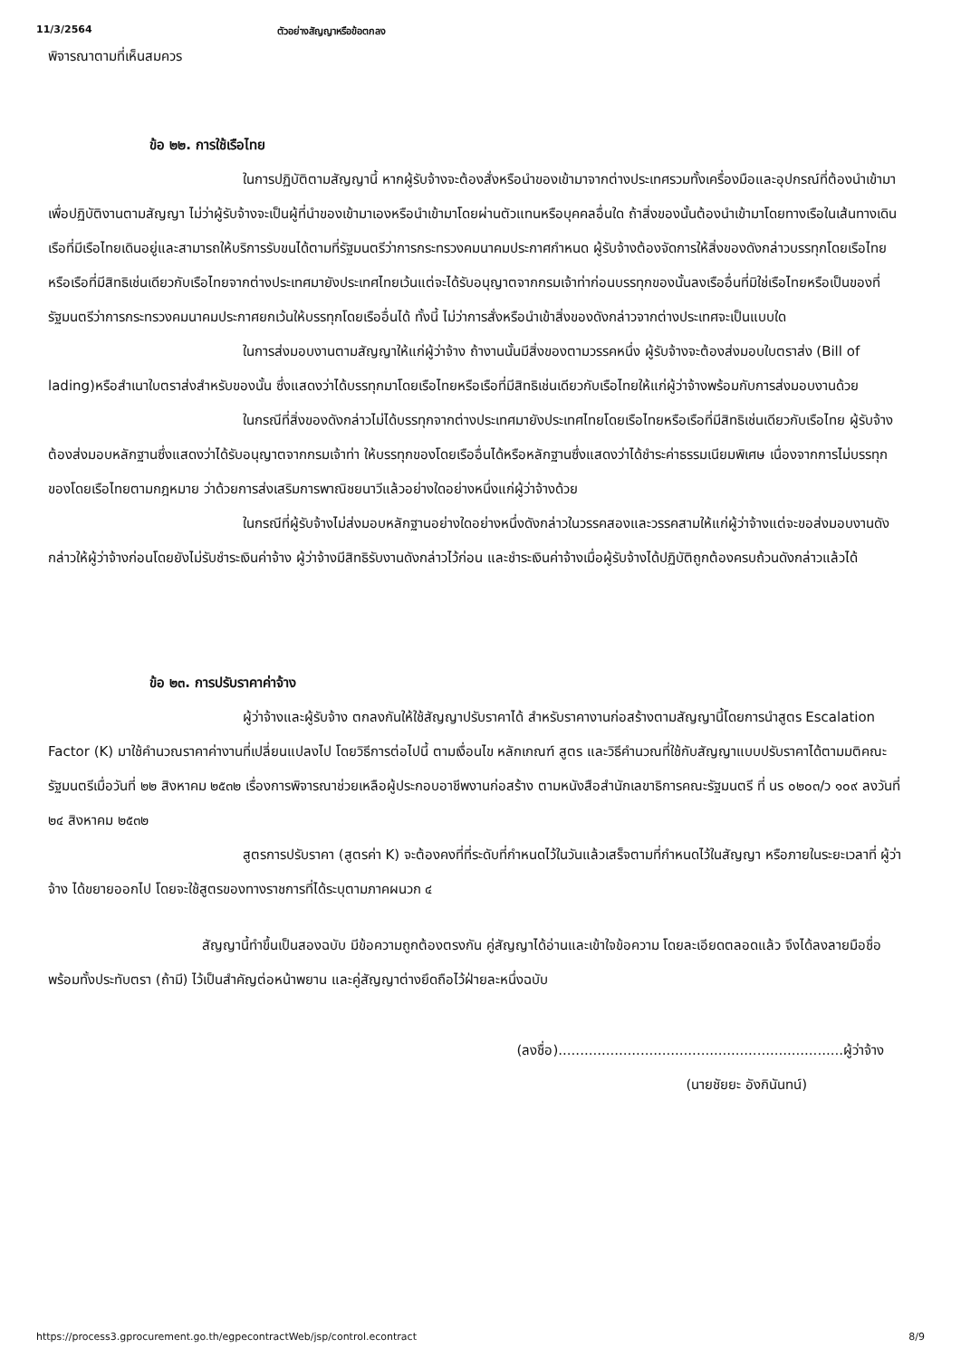11/3/2564 ตัวอย่างสัญญาหรือข้อตกลง
พิจารณาตามที่เห็นสมควร
ข้อ ๒๒. การใช้เรือไทย
ในการปฏิบัติตามสัญญานี้ หากผู้รับจ้างจะต้องสั่งหรือนำของเข้ามาจากต่างประเทศรวมทั้งเครื่องมือและอุปกรณ์ที่ต้องนำเข้ามาเพื่อปฏิบัติงานตามสัญญา ไม่ว่าผู้รับจ้างจะเป็นผู้ที่นำของเข้ามาเองหรือนำเข้ามาโดยผ่านตัวแทนหรือบุคคลอื่นใด ถ้าสิ่งของนั้นต้องนำเข้ามาโดยทางเรือในเส้นทางเดินเรือที่มีเรือไทยเดินอยู่และสามารถให้บริการรับขนได้ตามที่รัฐมนตรีว่าการกระทรวงคมนาคมประกาศกำหนด ผู้รับจ้างต้องจัดการให้สิ่งของดังกล่าวบรรทุกโดยเรือไทยหรือเรือที่มีสิทธิเช่นเดียวกับเรือไทยจากต่างประเทศมายังประเทศไทยเว้นแต่จะได้รับอนุญาตจากกรมเจ้าท่าก่อนบรรทุกของนั้นลงเรืออื่นที่มิใช่เรือไทยหรือเป็นของที่รัฐมนตรีว่าการกระทรวงคมนาคมประกาศยกเว้นให้บรรทุกโดยเรืออื่นได้ ทั้งนี้ ไม่ว่าการสั่งหรือนำเข้าสิ่งของดังกล่าวจากต่างประเทศจะเป็นแบบใด
ในการส่งมอบงานตามสัญญาให้แก่ผู้ว่าจ้าง ถ้างานนั้นมีสิ่งของตามวรรคหนึ่ง ผู้รับจ้างจะต้องส่งมอบใบตราส่ง (Bill of lading)หรือสำเนาใบตราส่งสำหรับของนั้น ซึ่งแสดงว่าได้บรรทุกมาโดยเรือไทยหรือเรือที่มีสิทธิเช่นเดียวกับเรือไทยให้แก่ผู้ว่าจ้างพร้อมกับการส่งมอบงานด้วย
ในกรณีที่สิ่งของดังกล่าวไม่ได้บรรทุกจากต่างประเทศมายังประเทศไทยโดยเรือไทยหรือเรือที่มีสิทธิเช่นเดียวกับเรือไทย ผู้รับจ้างต้องส่งมอบหลักฐานซึ่งแสดงว่าได้รับอนุญาตจากกรมเจ้าท่า ให้บรรทุกของโดยเรืออื่นได้หรือหลักฐานซึ่งแสดงว่าได้ชำระค่าธรรมเนียมพิเศษ เนื่องจากการไม่บรรทุกของโดยเรือไทยตามกฎหมาย ว่าด้วยการส่งเสริมการพาณิชยนาวีแล้วอย่างใดอย่างหนึ่งแก่ผู้ว่าจ้างด้วย
ในกรณีที่ผู้รับจ้างไม่ส่งมอบหลักฐานอย่างใดอย่างหนึ่งดังกล่าวในวรรคสองและวรรคสามให้แก่ผู้ว่าจ้างแต่จะขอส่งมอบงานดังกล่าวให้ผู้ว่าจ้างก่อนโดยยังไม่รับชำระเงินค่าจ้าง ผู้ว่าจ้างมีสิทธิรับงานดังกล่าวไว้ก่อน และชำระเงินค่าจ้างเมื่อผู้รับจ้างได้ปฏิบัติถูกต้องครบถ้วนดังกล่าวแล้วได้
ข้อ ๒๓. การปรับราคาค่าจ้าง
ผู้ว่าจ้างและผู้รับจ้าง ตกลงกันให้ใช้สัญญาปรับราคาได้ สำหรับราคางานก่อสร้างตามสัญญานี้โดยการนำสูตร Escalation Factor (K) มาใช้คำนวณราคาค่างานที่เปลี่ยนแปลงไป โดยวิธีการต่อไปนี้ ตามเงื่อนไข หลักเกณฑ์ สูตร และวิธีคำนวณที่ใช้กับสัญญาแบบปรับราคาได้ตามมติคณะรัฐมนตรีเมื่อวันที่ ๒๒ สิงหาคม ๒๕๓๒ เรื่องการพิจารณาช่วยเหลือผู้ประกอบอาชีพงานก่อสร้าง ตามหนังสือสำนักเลขาธิการคณะรัฐมนตรี ที่ นร ๐๒๐๓/ว ๑๐๙ ลงวันที่ ๒๔ สิงหาคม ๒๕๓๒
สูตรการปรับราคา (สูตรค่า K) จะต้องคงที่ที่ระดับที่กำหนดไว้ในวันแล้วเสร็จตามที่กำหนดไว้ในสัญญา หรือภายในระยะเวลาที่ ผู้ว่าจ้าง ได้ขยายออกไป โดยจะใช้สูตรของทางราชการที่ได้ระบุตามภาคผนวก ๔
สัญญานี้ทำขึ้นเป็นสองฉบับ มีข้อความถูกต้องตรงกัน คู่สัญญาได้อ่านและเข้าใจข้อความ โดยละเอียดตลอดแล้ว จึงได้ลงลายมือชื่อ พร้อมทั้งประทับตรา (ถ้ามี) ไว้เป็นสำคัญต่อหน้าพยาน และคู่สัญญาต่างยึดถือไว้ฝ่ายละหนึ่งฉบับ
(ลงชื่อ)..................................................................ผู้ว่าจ้าง
(นายชัยยะ อังกินันทน์)
https://process3.gprocurement.go.th/egpecontractWeb/jsp/control.econtract 8/9